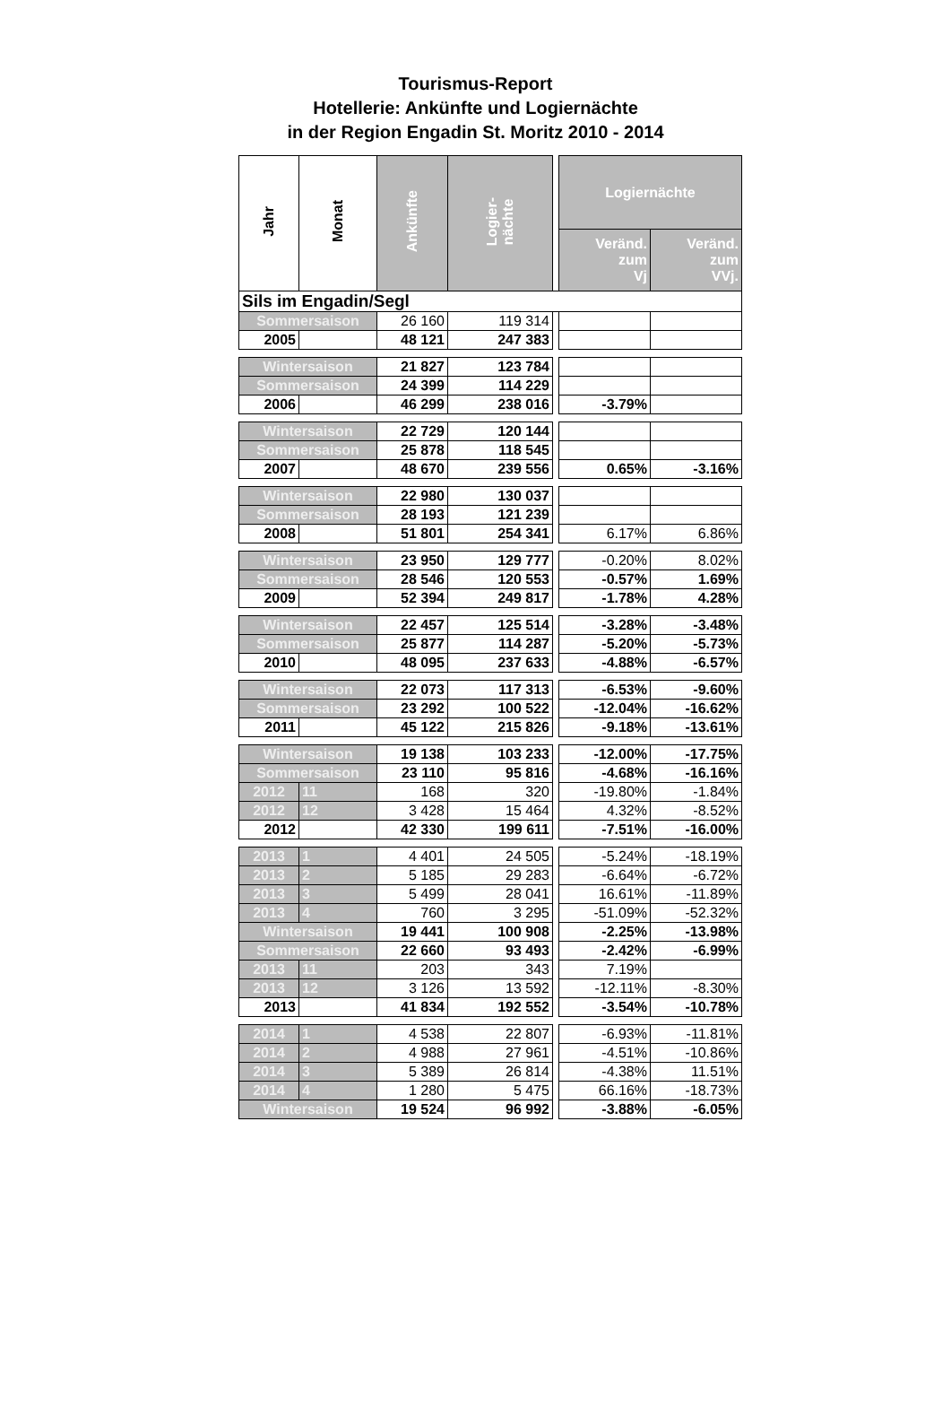Tourismus-Report
Hotellerie: Ankünfte und Logiernächte
in der Region Engadin St. Moritz 2010 - 2014
| Jahr | Monat | Ankünfte | Logier- nächte | | Logiernächte | |
| | | | | | Veränd. zum Vj | Veränd. zum VVj. |
| Sils im Engadin/Segl | | | | | | |
| Sommersaison | | 26 160 | 119 314 | | | |
| 2005 | | 48 121 | 247 383 | | | |
| Wintersaison | | 21 827 | 123 784 | | | |
| Sommersaison | | 24 399 | 114 229 | | | |
| 2006 | | 46 299 | 238 016 | | -3.79% | |
| Wintersaison | | 22 729 | 120 144 | | | |
| Sommersaison | | 25 878 | 118 545 | | | |
| 2007 | | 48 670 | 239 556 | | 0.65% | -3.16% |
| Wintersaison | | 22 980 | 130 037 | | | |
| Sommersaison | | 28 193 | 121 239 | | | |
| 2008 | | 51 801 | 254 341 | | 6.17% | 6.86% |
| Wintersaison | | 23 950 | 129 777 | | -0.20% | 8.02% |
| Sommersaison | | 28 546 | 120 553 | | -0.57% | 1.69% |
| 2009 | | 52 394 | 249 817 | | -1.78% | 4.28% |
| Wintersaison | | 22 457 | 125 514 | | -3.28% | -3.48% |
| Sommersaison | | 25 877 | 114 287 | | -5.20% | -5.73% |
| 2010 | | 48 095 | 237 633 | | -4.88% | -6.57% |
| Wintersaison | | 22 073 | 117 313 | | -6.53% | -9.60% |
| Sommersaison | | 23 292 | 100 522 | | -12.04% | -16.62% |
| 2011 | | 45 122 | 215 826 | | -9.18% | -13.61% |
| Wintersaison | | 19 138 | 103 233 | | -12.00% | -17.75% |
| Sommersaison | | 23 110 | 95 816 | | -4.68% | -16.16% |
| 2012 | 11 | 168 | 320 | | -19.80% | -1.84% |
| 2012 | 12 | 3 428 | 15 464 | | 4.32% | -8.52% |
| 2012 | | 42 330 | 199 611 | | -7.51% | -16.00% |
| 2013 | 1 | 4 401 | 24 505 | | -5.24% | -18.19% |
| 2013 | 2 | 5 185 | 29 283 | | -6.64% | -6.72% |
| 2013 | 3 | 5 499 | 28 041 | | 16.61% | -11.89% |
| 2013 | 4 | 760 | 3 295 | | -51.09% | -52.32% |
| Wintersaison | | 19 441 | 100 908 | | -2.25% | -13.98% |
| Sommersaison | | 22 660 | 93 493 | | -2.42% | -6.99% |
| 2013 | 11 | 203 | 343 | | 7.19% | |
| 2013 | 12 | 3 126 | 13 592 | | -12.11% | -8.30% |
| 2013 | | 41 834 | 192 552 | | -3.54% | -10.78% |
| 2014 | 1 | 4 538 | 22 807 | | -6.93% | -11.81% |
| 2014 | 2 | 4 988 | 27 961 | | -4.51% | -10.86% |
| 2014 | 3 | 5 389 | 26 814 | | -4.38% | 11.51% |
| 2014 | 4 | 1 280 | 5 475 | | 66.16% | -18.73% |
| Wintersaison | | 19 524 | 96 992 | | -3.88% | -6.05% |